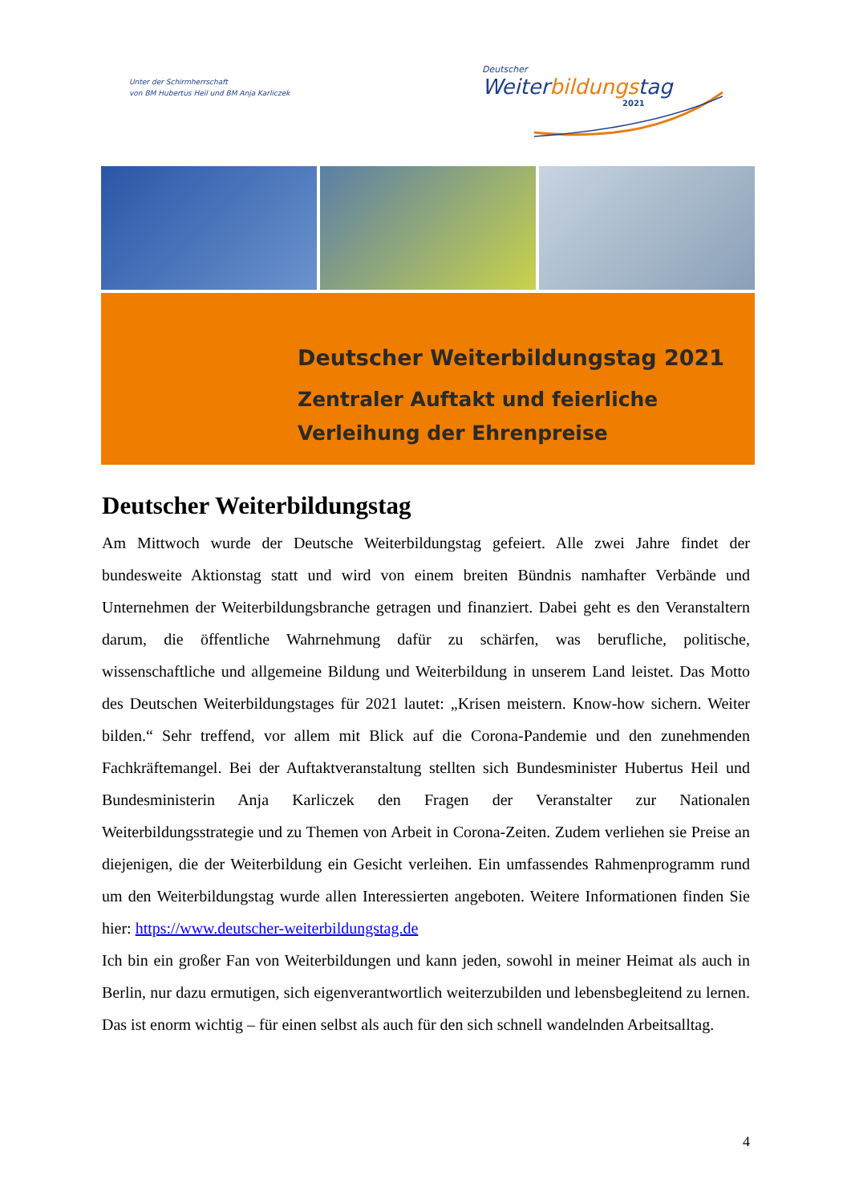Unter der Schirmherrschaft
von BM Hubertus Heil und BM Anja Karliczek
Deutscher
Weiterbildungstag
2021
Deutscher Weiterbildungstag 2021
Zentraler Auftakt und feierliche
Verleihung der Ehrenpreise
Deutscher Weiterbildungstag
Am Mittwoch wurde der Deutsche Weiterbildungstag gefeiert. Alle zwei Jahre findet der bundesweite Aktionstag statt und wird von einem breiten Bündnis namhafter Verbände und Unternehmen der Weiterbildungsbranche getragen und finanziert. Dabei geht es den Veranstaltern darum, die öffentliche Wahrnehmung dafür zu schärfen, was berufliche, politische, wissenschaftliche und allgemeine Bildung und Weiterbildung in unserem Land leistet. Das Motto des Deutschen Weiterbildungstages für 2021 lautet: „Krisen meistern. Know-how sichern. Weiter bilden.“ Sehr treffend, vor allem mit Blick auf die Corona-Pandemie und den zunehmenden Fachkräftemangel. Bei der Auftaktveranstaltung stellten sich Bundesminister Hubertus Heil und Bundesministerin Anja Karliczek den Fragen der Veranstalter zur Nationalen Weiterbildungsstrategie und zu Themen von Arbeit in Corona-Zeiten. Zudem verliehen sie Preise an diejenigen, die der Weiterbildung ein Gesicht verleihen. Ein umfassendes Rahmenprogramm rund um den Weiterbildungstag wurde allen Interessierten angeboten. Weitere Informationen finden Sie hier: https://www.deutscher-weiterbildungstag.de
Ich bin ein großer Fan von Weiterbildungen und kann jeden, sowohl in meiner Heimat als auch in Berlin, nur dazu ermutigen, sich eigenverantwortlich weiterzubilden und lebensbegleitend zu lernen. Das ist enorm wichtig – für einen selbst als auch für den sich schnell wandelnden Arbeitsalltag.
4